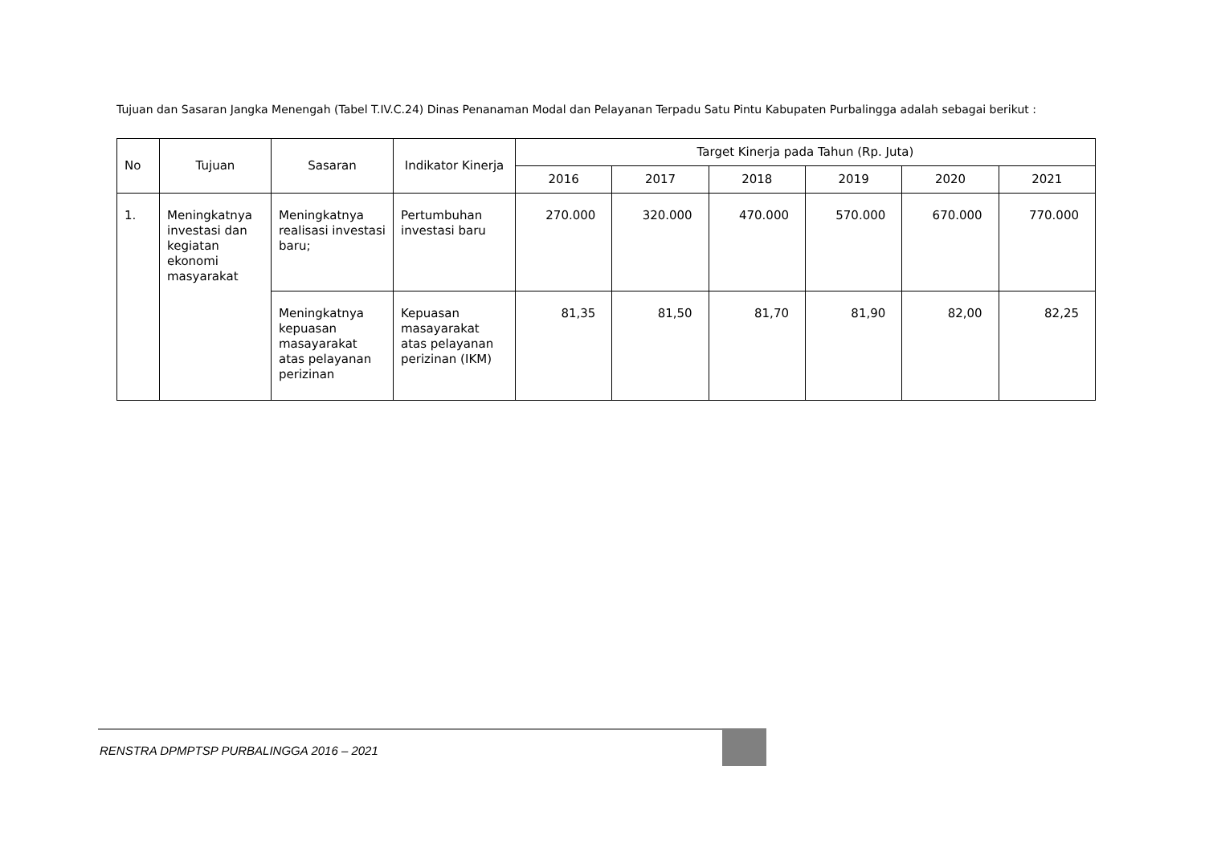Tujuan dan Sasaran Jangka Menengah (Tabel T.IV.C.24) Dinas Penanaman Modal dan Pelayanan Terpadu Satu Pintu Kabupaten Purbalingga adalah sebagai berikut :
| No | Tujuan | Sasaran | Indikator Kinerja | Target Kinerja pada Tahun (Rp. Juta) | | | | | |
| --- | --- | --- | --- | --- | --- | --- | --- | --- | --- |
| | | | | 2016 | 2017 | 2018 | 2019 | 2020 | 2021 |
| 1. | Meningkatnya investasi dan kegiatan ekonomi masyarakat | Meningkatnya realisasi investasi baru; | Pertumbuhan investasi baru | 270.000 | 320.000 | 470.000 | 570.000 | 670.000 | 770.000 |
| | | Meningkatnya kepuasan masayarakat atas pelayanan perizinan | Kepuasan masayarakat atas pelayanan perizinan (IKM) | 81,35 | 81,50 | 81,70 | 81,90 | 82,00 | 82,25 |
RENSTRA DPMPTSP PURBALINGGA 2016 – 2021